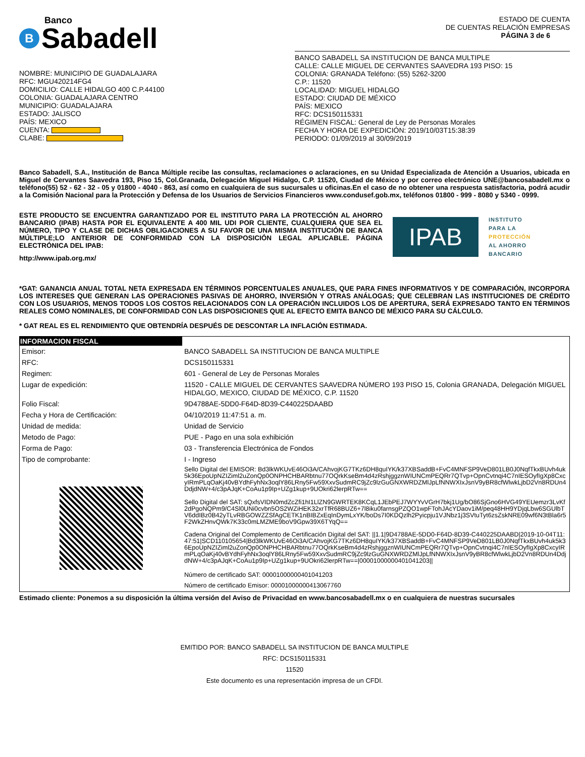Banco
B Sabadell
ESTADO DE CUENTA
DE CUENTAS RELACIÓN EMPRESAS
PÁGINA 3 de 6
NOMBRE: MUNICIPIO DE GUADALAJARA
RFC: MGU420214FG4
DOMICILIO: CALLE HIDALGO 400 C.P.44100
COLONIA: GUADALAJARA CENTRO
MUNICIPIO: GUADALAJARA
ESTADO: JALISCO
PAÍS: MEXICO
CUENTA:
CLABE:
BANCO SABADELL SA INSTITUCION DE BANCA MULTIPLE
CALLE: CALLE MIGUEL DE CERVANTES SAAVEDRA 193 PISO: 15
COLONIA: GRANADA Teléfono: (55) 5262-3200
C.P.: 11520
LOCALIDAD: MIGUEL HIDALGO
ESTADO: CIUDAD DE MÉXICO
PAÍS: MEXICO
RFC: DCS150115331
RÉGIMEN FISCAL: General de Ley de Personas Morales
FECHA Y HORA DE EXPEDICIÓN: 2019/10/03T15:38:39
PERIODO: 01/09/2019 al 30/09/2019
Banco Sabadell, S.A., Institución de Banca Múltiple recibe las consultas, reclamaciones o aclaraciones, en su Unidad Especializada de Atención a Usuarios, ubicada en Miguel de Cervantes Saavedra 193, Piso 15, Col.Granada, Delegación Miguel Hidalgo, C.P. 11520, Ciudad de México y por correo electrónico UNE@bancosabadell.mx o teléfono(55) 52 - 62 - 32 - 05 y 01800 - 4040 - 863, así como en cualquiera de sus sucursales u oficinas.En el caso de no obtener una respuesta satisfactoria, podrá acudir a la Comisión Nacional para la Protección y Defensa de los Usuarios de Servicios Financieros www.condusef.gob.mx, teléfonos 01800 - 999 - 8080 y 5340 - 0999.
ESTE PRODUCTO SE ENCUENTRA GARANTIZADO POR EL INSTITUTO PARA LA PROTECCIÓN AL AHORRO BANCARIO (IPAB) HASTA POR EL EQUIVALENTE A 400 MIL UDI POR CLIENTE, CUALQUIERA QUE SEA EL NÚMERO, TIPO Y CLASE DE DICHAS OBLIGACIONES A SU FAVOR DE UNA MISMA INSTITUCIÓN DE BANCA MÚLTIPLE;LO ANTERIOR DE CONFORMIDAD CON LA DISPOSICIÓN LEGAL APLICABLE. PÁGINA ELECTRÓNICA DEL IPAB:
http://www.ipab.org.mx/
IPAB
INSTITUTO
PARA LA
PROTECCIÓN
AL AHORRO
BANCARIO
*GAT: GANANCIA ANUAL TOTAL NETA EXPRESADA EN TÉRMINOS PORCENTUALES ANUALES, QUE PARA FINES INFORMATIVOS Y DE COMPARACIÓN, INCORPORA LOS INTERESES QUE GENERAN LAS OPERACIONES PASIVAS DE AHORRO, INVERSIÓN Y OTRAS ANÁLOGAS; QUE CELEBRAN LAS INSTITUCIONES DE CRÉDITO CON LOS USUARIOS, MENOS TODOS LOS COSTOS RELACIONADOS CON LA OPERACIÓN INCLUIDOS LOS DE APERTURA, SERÁ EXPRESADO TANTO EN TÉRMINOS REALES COMO NOMINALES, DE CONFORMIDAD CON LAS DISPOSICIONES QUE AL EFECTO EMITA BANCO DE MÉXICO PARA SU CÁLCULO.
* GAT REAL ES EL RENDIMIENTO QUE OBTENDRÍA DESPUÉS DE DESCONTAR LA INFLACIÓN ESTIMADA.
| INFORMACION FISCAL | |
| Emisor: | BANCO SABADELL SA INSTITUCION DE BANCA MULTIPLE |
| RFC: | DCS150115331 |
| Regimen: | 601 - General de Ley de Personas Morales |
| Lugar de expedición: | 11520 - CALLE MIGUEL DE CERVANTES SAAVEDRA NÚMERO 193 PISO 15, Colonia GRANADA, Delegación MIGUEL HIDALGO, MEXICO, CIUDAD DE MÉXICO, C.P. 11520 |
| Folio Fiscal: | 9D4788AE-5DD0-F64D-8D39-C440225DAABD |
| Fecha y Hora de Certificación: | 04/10/2019 11:47:51 a. m. |
| Unidad de medida: | Unidad de Servicio |
| Metodo de Pago: | PUE - Pago en una sola exhibición |
| Forma de Pago: | 03 - Transferencia Electrónica de Fondos |
| Tipo de comprobante: | I - Ingreso |
| | Sello Digital del EMISOR: Bd3lkWKUvE46Oi3A/CAhvojKG7TKz6DH8quIYK/k37XBSaddB+FvC4MNFSP9VeD801LB0J0NqfTkxBUvh4uk5k36EpoUpNZIZiml2uZonQp0ONPHCHBARbtnu77OQrkKseBm4d4zRshjggznWIUNCmPEQRr7QTvp+OpnCvtnqi4C7nIESOyfIgXp8CxcyIRmPLqOaKj40vBYdhFyhNx3oqlY86LRny5Fw59XxvSudmRC9jZc9lzGuGNXWRDZMlJpLfNNWXIxJsnV9yBR8cfWlwkLjbD2Vn8RDUn4DdjdNW+4/c3pAJqK+CoAu1p9Ip+UZg1kup+9UOkri62lerpRTw== |
| | Sello Digital del SAT: sQxfsVIDN0mdZcZfi1hI1LlZN9GWRTEK8KCqL1JEbPEJ7WYYvVGrH7bkj1Ug/bO86SjGno6HVG49YEUemzr3LvKf2dPgoNQPm9/C4Sl0UNi0cvbn5OS2WZiHEK32xrTfR68BUZ6+7l8iku0farnsgPZQO1wpFTohJAcYDaov1iM/peq48HH9YDjqLbw6SGUlbTV6ddIBz0B42yTLvRBGOWZZSfAgCETK1nBIBZxEqInDymLxYK/boDs7I0KDQzlh2Pyicpju1VJNbz1j3SVtuTyt6zsZskNRE09wf6N3tBla6r5F2WkZHnvQWk7K33c0mLMZME9boV9Gpw39X6TYqQ== |
| | Cadena Original del Complemento de Certificación Digital del SAT: //1.1/9D4788AE-5DD0-F64D-8D39-C440225DAABD/2019-10-04T11:47:51/SCD110105654/Bd3lkWKUvE46Oi3A/CAhvojKG7TKz6DH8quIYK/k37XBSaddB+FvC4MNFSP9VeD801LB0J0NqfTkxBUvh4uk5k36EpoUpNZIZiml2uZonQp0ONPHCHBARbtnu77OQrkKseBm4d4zRshjggznWIUNCmPEQRr7QTvp+OpnCvtnqi4C7nIESOyfIgXp8CxcyIRmPLqOaKj40vBYdhFyhNx3oqlY86LRny5Fw59XxvSudmRC9jZc9lzGuGNXWRDZMlJpLfNNWXIxJsnV9yBR8cfWlwkLjbD2Vn8RDUn4DdjdNW+4/c3pAJqK+CoAu1p9Ip+UZg1kup+9UOkri62lerpRTw==/00001000000401041203// |
| | Número de certificado SAT: 00001000000401041203 |
| | Número de certificado Emisor: 00001000000413067760 |
Estimado cliente: Ponemos a su disposición la última versión del Aviso de Privacidad en www.bancosabadell.mx o en cualquiera de nuestras sucursales
EMITIDO POR: BANCO SABADELL SA INSTITUCION DE BANCA MULTIPLE
RFC: DCS150115331
11520
Este documento es una representación impresa de un CFDI.